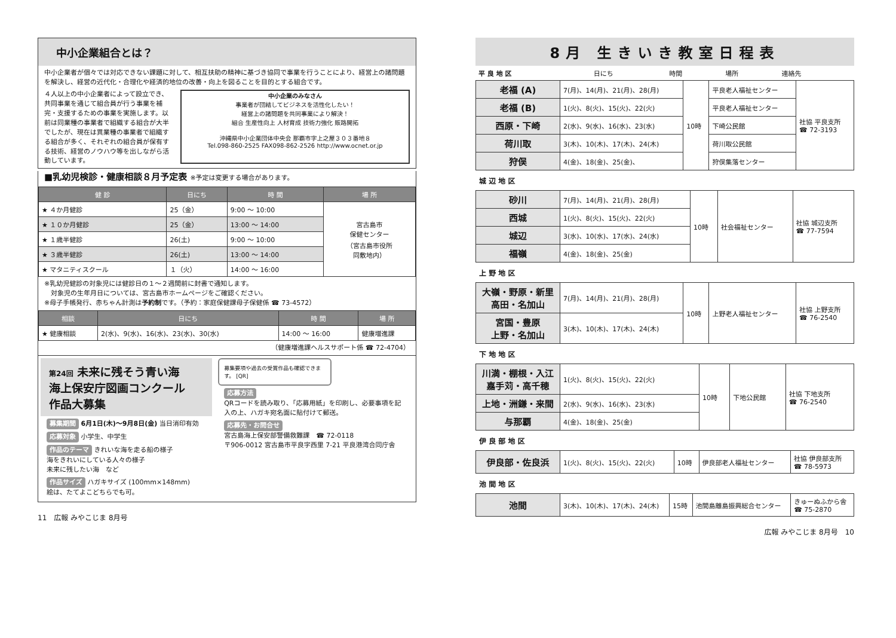中小企業組合とは？
中小企業者が個々では対応できない課題に対して、相互扶助の精神に基づき協同で事業を行うことにより、経営上の諸問題を解決し、経営の近代化・合理化や経済的地位の改善・向上を図ることを目的とする組合です。
中小企業のみなさん
事業者が団結してビジネスを活性化したい！
経営上の諸問題を共同事業により解決！
組合 生産性向上 人材育成 技術力強化 販路開拓
沖縄県中小企業団体中央会 那覇市字上之屋３０３番地８
Tel.098-860-2525 FAX098-862-2526 http://www.ocnet.or.jp
４人以上の中小企業者によって設立でき、共同事業を通じて組合員が行う事業を補完・支援するための事業を実施します。以前は同業種の事業者で組織する組合が大半でしたが、現在は異業種の事業者で組織する組合が多く、それぞれの組合員が保有する技術、経営のノウハウ等を出しながら活動しています。
■乳幼児検診・健康相談８月予定表 ※予定は変更する場合があります。
| 健 診 | 日にち | 時 間 | 場 所 |
| --- | --- | --- | --- |
| ★ ４か月健診 | 25（金） | 9:00 ～ 10:00 | 宮古島市 保健センター （宮古島市役所 同敷地内） |
| ★ １０か月健診 | 25（金） | 13:00 ～ 14:00 | |
| ★ １歳半健診 | 26(土) | 9:00 ～ 10:00 | |
| ★ ３歳半健診 | 26(土) | 13:00 ～ 14:00 | |
| ★ マタニティスクール | １（火） | 14:00 ～ 16:00 | |
※乳幼児健診の対象児には健診日の１～２週間前に封書で通知します。
　対象児の生年月日については、宮古島市ホームページをご確認ください。
※母子手帳発行、赤ちゃん計測は予約制です。（予約：家庭保健課母子保健係 ☎ 73-4572）
| 相談 | 日にち | 時 間 | 場 所 |
| --- | --- | --- | --- |
| ★ 健康相談 | 2(水)、9(水)、16(水)、23(水)、30(水) | 14:00 ～ 16:00 | 健康増進課 |
（健康増進課ヘルスサポート係 ☎ 72-4704）
第24回 未来に残そう青い海
海上保安庁図画コンクール
作品大募集
募集期間 6月1日(木)～9月8日(金) 当日消印有効
応募対象 小学生、中学生
作品のテーマ きれいな海を走る船の様子
海をきれいにしている人々の様子
未来に残したい海　など
作品サイズ ハガキサイズ (100mm×148mm)
絵は、たてよこどちらでも可。
募集要項や過去の受賞作品も確認できます。 [QR]
応募方法
QRコードを読み取り、「応募用紙」を印刷し、必要事項を記入の上、ハガキ宛名面に貼付けて郵送。
応募先・お問合せ
宮古島海上保安部警備救難課　☎ 72-0118
〒906-0012 宮古島市平良字西里 7-21 平良港湾合同庁舎
11　広報 みやこじま 8月号
8月 生きいき教室日程表
| 平 良 地 区 | 日にち | 時間 | 場所 | 連絡先 |
| 老福 (A) | 7(月)、14(月)、21(月)、28(月) | 10時 | 平良老人福祉センター | 社協 平良支所 ☎ 72-3193 |
| 老福 (B) | 1(火)、8(火)、15(火)、22(火) | | 平良老人福祉センター | |
| 西原・下崎 | 2(水)、9(水)、16(水)、23(水) | | 下崎公民館 | |
| 荷川取 | 3(木)、10(木)、17(木)、24(木) | | 荷川取公民館 | |
| 狩俣 | 4(金)、18(金)、25(金)、 | | 狩俣集落センター | |
城 辺 地 区
| 砂川 | 7(月)、14(月)、21(月)、28(月) | 10時 | 社会福祉センター | 社協 城辺支所 ☎ 77-7594 |
| 西城 | 1(火)、8(火)、15(火)、22(火) | | | |
| 城辺 | 3(水)、10(水)、17(水)、24(水) | | | |
| 福嶺 | 4(金)、18(金)、25(金) | | | |
上 野 地 区
| 大嶺・野原・新里 高田・名加山 | 7(月)、14(月)、21(月)、28(月) | 10時 | 上野老人福祉センター | 社協 上野支所 ☎ 76-2540 |
| 宮国・豊原 上野・名加山 | 3(木)、10(木)、17(木)、24(木) | | | |
下 地 地 区
| 川満・棚根・入江 嘉手苅・高千穂 | 1(火)、8(火)、15(火)、22(火) | 10時 | 下地公民館 | 社協 下地支所 ☎ 76-2540 |
| 上地・洲鎌・来間 | 2(水)、9(水)、16(水)、23(水) | | | |
| 与那覇 | 4(金)、18(金)、25(金) | | | |
伊 良 部 地 区
| 伊良部・佐良浜 | 1(火)、8(火)、15(火)、22(火) | 10時 | 伊良部老人福祉センター | 社協 伊良部支所 ☎ 78-5973 |
池 間 地 区
| 池間 | 3(木)、10(木)、17(木)、24(木) | 15時 | 池間島離島振興総合センター | きゅーぬふから舎 ☎ 75-2870 |
広報 みやこじま 8月号　10